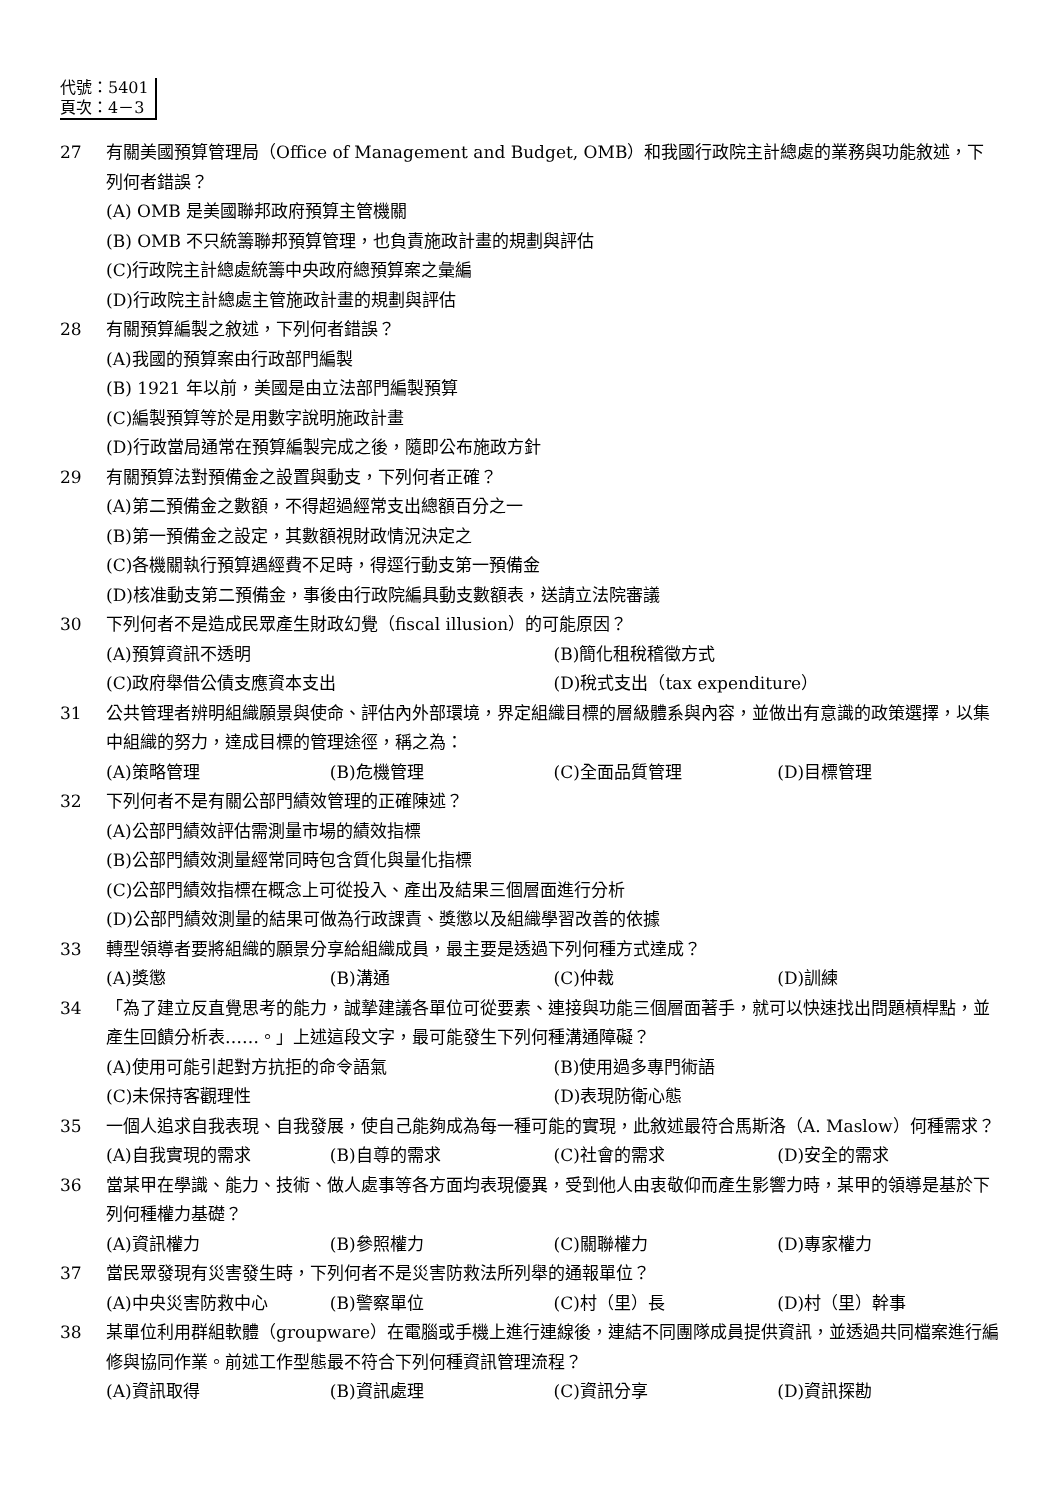代號：5401
頁次：4－3
27 有關美國預算管理局（Office of Management and Budget, OMB）和我國行政院主計總處的業務與功能敘述，下列何者錯誤？
(A) OMB 是美國聯邦政府預算主管機關
(B) OMB 不只統籌聯邦預算管理，也負責施政計畫的規劃與評估
(C)行政院主計總處統籌中央政府總預算案之彙編
(D)行政院主計總處主管施政計畫的規劃與評估
28 有關預算編製之敘述，下列何者錯誤？
(A)我國的預算案由行政部門編製
(B) 1921 年以前，美國是由立法部門編製預算
(C)編製預算等於是用數字說明施政計畫
(D)行政當局通常在預算編製完成之後，隨即公布施政方針
29 有關預算法對預備金之設置與動支，下列何者正確？
(A)第二預備金之數額，不得超過經常支出總額百分之一
(B)第一預備金之設定，其數額視財政情況決定之
(C)各機關執行預算遇經費不足時，得逕行動支第一預備金
(D)核准動支第二預備金，事後由行政院編具動支數額表，送請立法院審議
30 下列何者不是造成民眾產生財政幻覺（fiscal illusion）的可能原因？
(A)預算資訊不透明 (B)簡化租稅稽徵方式 (C)政府舉借公債支應資本支出 (D)稅式支出（tax expenditure）
31 公共管理者辨明組織願景與使命、評估內外部環境，界定組織目標的層級體系與內容，並做出有意識的政策選擇，以集中組織的努力，達成目標的管理途徑，稱之為：
(A)策略管理 (B)危機管理 (C)全面品質管理 (D)目標管理
32 下列何者不是有關公部門績效管理的正確陳述？
(A)公部門績效評估需測量市場的績效指標
(B)公部門績效測量經常同時包含質化與量化指標
(C)公部門績效指標在概念上可從投入、產出及結果三個層面進行分析
(D)公部門績效測量的結果可做為行政課責、獎懲以及組織學習改善的依據
33 轉型領導者要將組織的願景分享給組織成員，最主要是透過下列何種方式達成？
(A)獎懲 (B)溝通 (C)仲裁 (D)訓練
34 「為了建立反直覺思考的能力，誠摯建議各單位可從要素、連接與功能三個層面著手，就可以快速找出問題槓桿點，並產生回饋分析表……。」上述這段文字，最可能發生下列何種溝通障礙？
(A)使用可能引起對方抗拒的命令語氣 (B)使用過多專門術語 (C)未保持客觀理性 (D)表現防衛心態
35 一個人追求自我表現、自我發展，使自己能夠成為每一種可能的實現，此敘述最符合馬斯洛（A. Maslow）何種需求？
(A)自我實現的需求 (B)自尊的需求 (C)社會的需求 (D)安全的需求
36 當某甲在學識、能力、技術、做人處事等各方面均表現優異，受到他人由衷敬仰而產生影響力時，某甲的領導是基於下列何種權力基礎？
(A)資訊權力 (B)參照權力 (C)關聯權力 (D)專家權力
37 當民眾發現有災害發生時，下列何者不是災害防救法所列舉的通報單位？
(A)中央災害防救中心 (B)警察單位 (C)村（里）長 (D)村（里）幹事
38 某單位利用群組軟體（groupware）在電腦或手機上進行連線後，連結不同團隊成員提供資訊，並透過共同檔案進行編修與協同作業。前述工作型態最不符合下列何種資訊管理流程？
(A)資訊取得 (B)資訊處理 (C)資訊分享 (D)資訊探勘